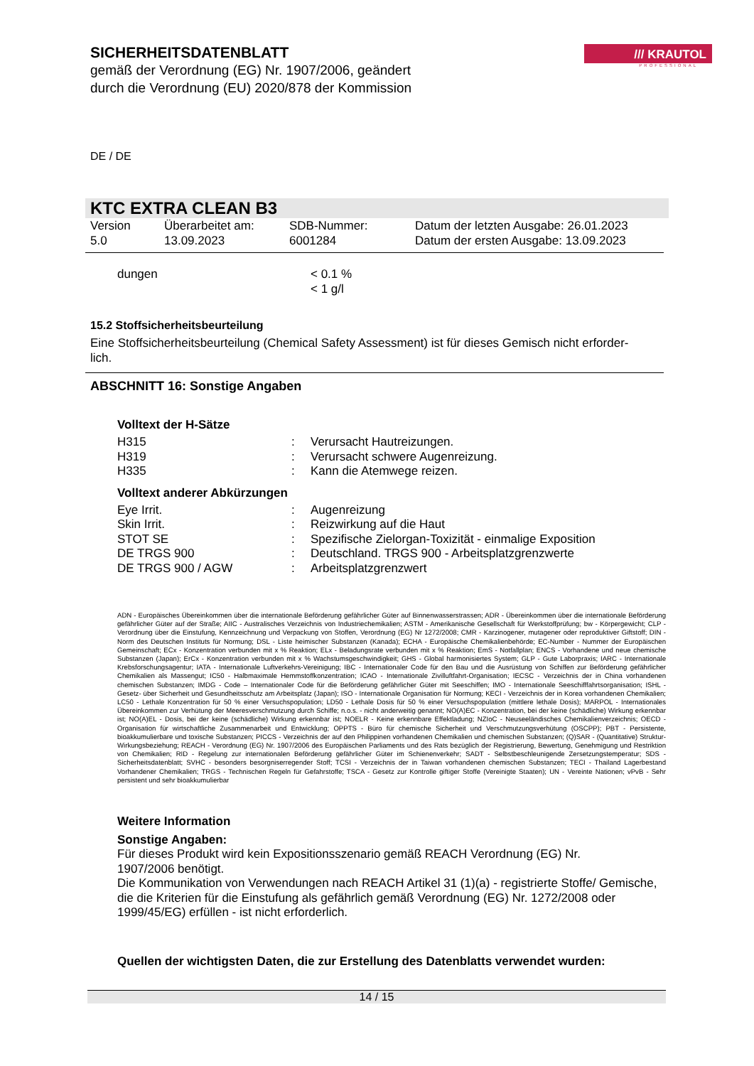/// KRAUTOL
PROFESSIONAL
SICHERHEITSDATENBLATT
gemäß der Verordnung (EG) Nr. 1907/2006, geändert
durch die Verordnung (EU) 2020/878 der Kommission
DE / DE
KTC EXTRA CLEAN B3
| Version 5.0 | Überarbeitet am: 13.09.2023 | SDB-Nummer: 6001284 | Datum der letzten Ausgabe: 26.01.2023 Datum der ersten Ausgabe: 13.09.2023 |
| dungen | < 0.1 % < 1 g/l |
15.2 Stoffsicherheitsbeurteilung
Eine Stoffsicherheitsbeurteilung (Chemical Safety Assessment) ist für dieses Gemisch nicht erforder-
lich.
ABSCHNITT 16: Sonstige Angaben
Volltext der H-Sätze
| H315 | : | Verursacht Hautreizungen. |
| H319 | : | Verursacht schwere Augenreizung. |
| H335 | : | Kann die Atemwege reizen. |
Volltext anderer Abkürzungen
| Eye Irrit. | : | Augenreizung |
| Skin Irrit. | : | Reizwirkung auf die Haut |
| STOT SE | : | Spezifische Zielorgan-Toxizität - einmalige Exposition |
| DE TRGS 900 | : | Deutschland. TRGS 900 - Arbeitsplatzgrenzwerte |
| DE TRGS 900 / AGW | : | Arbeitsplatzgrenzwert |
ADN - Europäisches Übereinkommen über die internationale Beförderung gefährlicher Güter auf Binnenwasserstrassen; ADR - Übereinkommen über die internationale Beförderung gefährlicher Güter auf der Straße; AIIC - Australisches Verzeichnis von Industriechemikalien; ASTM - Amerikanische Gesellschaft für Werkstoffprüfung; bw - Körpergewicht; CLP - Verordnung über die Einstufung, Kennzeichnung und Verpackung von Stoffen, Verordnung (EG) Nr 1272/2008; CMR - Karzinogener, mutagener oder reproduktiver Giftstoff; DIN - Norm des Deutschen Instituts für Normung; DSL - Liste heimischer Substanzen (Kanada); ECHA - Europäische Chemikalienbehörde; EC-Number - Nummer der Europäischen Gemeinschaft; ECx - Konzentration verbunden mit x % Reaktion; ELx - Beladungsrate verbunden mit x % Reaktion; EmS - Notfallplan; ENCS - Vorhandene und neue chemische Substanzen (Japan); ErCx - Konzentration verbunden mit x % Wachstumsgeschwindigkeit; GHS - Global harmonisiertes System; GLP - Gute Laborpraxis; IARC - Internationale Krebsforschungsagentur; IATA - Internationale Luftverkehrs-Vereinigung; IBC - Internationaler Code für den Bau und die Ausrüstung von Schiffen zur Beförderung gefährlicher Chemikalien als Massengut; IC50 - Halbmaximale Hemmstoffkonzentration; ICAO - Internationale Zivilluftfahrt-Organisation; IECSC - Verzeichnis der in China vorhandenen chemischen Substanzen; IMDG - Code – Internationaler Code für die Beförderung gefährlicher Güter mit Seeschiffen; IMO - Internationale Seeschifffahrtsorganisation; ISHL - Gesetz- über Sicherheit und Gesundheitsschutz am Arbeitsplatz (Japan); ISO - Internationale Organisation für Normung; KECI - Verzeichnis der in Korea vorhandenen Chemikalien; LC50 - Lethale Konzentration für 50 % einer Versuchspopulation; LD50 - Lethale Dosis für 50 % einer Versuchspopulation (mittlere lethale Dosis); MARPOL - Internationales Übereinkommen zur Verhütung der Meeresverschmutzung durch Schiffe; n.o.s. - nicht anderweitig genannt; NO(A)EC - Konzentration, bei der keine (schädliche) Wirkung erkennbar ist; NO(A)EL - Dosis, bei der keine (schädliche) Wirkung erkennbar ist; NOELR - Keine erkennbare Effektladung; NZIoC - Neuseeländisches Chemikalienverzeichnis; OECD - Organisation für wirtschaftliche Zusammenarbeit und Entwicklung; OPPTS - Büro für chemische Sicherheit und Verschmutzungsverhütung (OSCPP); PBT - Persistente, bioakkumulierbare und toxische Substanzen; PICCS - Verzeichnis der auf den Philippinen vorhandenen Chemikalien und chemischen Substanzen; (Q)SAR - (Quantitative) Struktur-Wirkungsbeziehung; REACH - Verordnung (EG) Nr. 1907/2006 des Europäischen Parliaments und des Rats bezüglich der Registrierung, Bewertung, Genehmigung und Restriktion von Chemikalien; RID - Regelung zur internationalen Beförderung gefährlicher Güter im Schienenverkehr; SADT - Selbstbeschleunigende Zersetzungstemperatur; SDS - Sicherheitsdatenblatt; SVHC - besonders besorgniserregender Stoff; TCSI - Verzeichnis der in Taiwan vorhandenen chemischen Substanzen; TECI - Thailand Lagerbestand Vorhandener Chemikalien; TRGS - Technischen Regeln für Gefahrstoffe; TSCA - Gesetz zur Kontrolle giftiger Stoffe (Vereinigte Staaten); UN - Vereinte Nationen; vPvB - Sehr persistent und sehr bioakkumulierbar
Weitere Information
Sonstige Angaben:
Für dieses Produkt wird kein Expositionsszenario gemäß REACH Verordnung (EG) Nr.
1907/2006 benötigt.
Die Kommunikation von Verwendungen nach REACH Artikel 31 (1)(a) - registrierte Stoffe/ Gemische, die die Kriterien für die Einstufung als gefährlich gemäß Verordnung (EG) Nr. 1272/2008 oder 1999/45/EG) erfüllen - ist nicht erforderlich.
Quellen der wichtigsten Daten, die zur Erstellung des Datenblatts verwendet wurden:
14 / 15